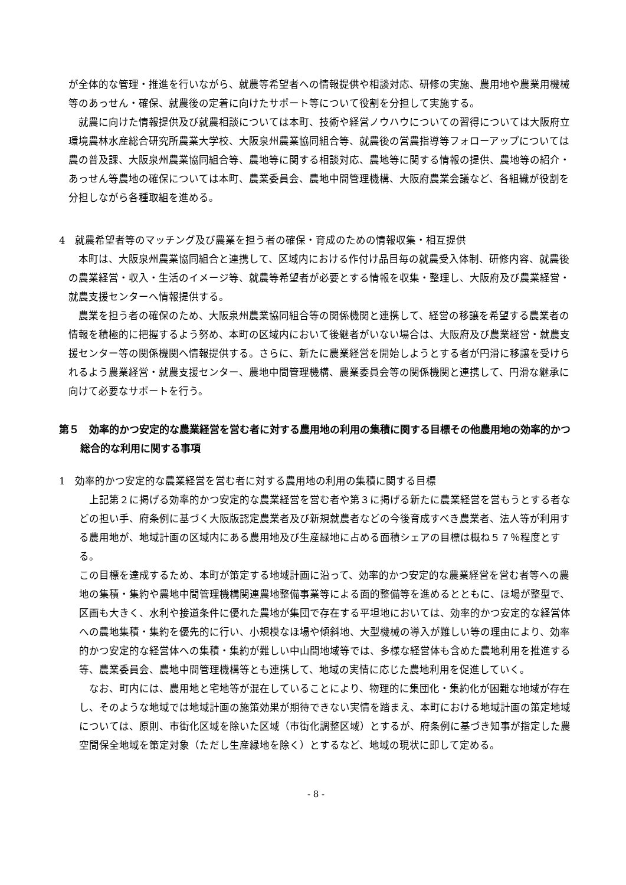が全体的な管理・推進を行いながら、就農等希望者への情報提供や相談対応、研修の実施、農用地や農業用機械等のあっせん・確保、就農後の定着に向けたサポート等について役割を分担して実施する。
就農に向けた情報提供及び就農相談については本町、技術や経営ノウハウについての習得については大阪府立環境農林水産総合研究所農業大学校、大阪泉州農業協同組合等、就農後の営農指導等フォローアップについては農の普及課、大阪泉州農業協同組合等、農地等に関する相談対応、農地等に関する情報の提供、農地等の紹介・あっせん等農地の確保については本町、農業委員会、農地中間管理機構、大阪府農業会議など、各組織が役割を分担しながら各種取組を進める。
4　就農希望者等のマッチング及び農業を担う者の確保・育成のための情報収集・相互提供
本町は、大阪泉州農業協同組合と連携して、区域内における作付け品目毎の就農受入体制、研修内容、就農後の農業経営・収入・生活のイメージ等、就農等希望者が必要とする情報を収集・整理し、大阪府及び農業経営・就農支援センターへ情報提供する。
農業を担う者の確保のため、大阪泉州農業協同組合等の関係機関と連携して、経営の移譲を希望する農業者の情報を積極的に把握するよう努め、本町の区域内において後継者がいない場合は、大阪府及び農業経営・就農支援センター等の関係機関へ情報提供する。さらに、新たに農業経営を開始しようとする者が円滑に移譲を受けられるよう農業経営・就農支援センター、農地中間管理機構、農業委員会等の関係機関と連携して、円滑な継承に向けて必要なサポートを行う。
第５　効率的かつ安定的な農業経営を営む者に対する農用地の利用の集積に関する目標その他農用地の効率的かつ総合的な利用に関する事項
1　効率的かつ安定的な農業経営を営む者に対する農用地の利用の集積に関する目標
上記第２に掲げる効率的かつ安定的な農業経営を営む者や第３に掲げる新たに農業経営を営もうとする者などの担い手、府条例に基づく大阪版認定農業者及び新規就農者などの今後育成すべき農業者、法人等が利用する農用地が、地域計画の区域内にある農用地及び生産緑地に占める面積シェアの目標は概ね５７％程度とする。
この目標を達成するため、本町が策定する地域計画に沿って、効率的かつ安定的な農業経営を営む者等への農地の集積・集約や農地中間管理機構関連農地整備事業等による面的整備等を進めるとともに、ほ場が整型で、区画も大きく、水利や接道条件に優れた農地が集団で存在する平坦地においては、効率的かつ安定的な経営体への農地集積・集約を優先的に行い、小規模なほ場や傾斜地、大型機械の導入が難しい等の理由により、効率的かつ安定的な経営体への集積・集約が難しい中山間地域等では、多様な経営体も含めた農地利用を推進する等、農業委員会、農地中間管理機構等とも連携して、地域の実情に応じた農地利用を促進していく。
なお、町内には、農用地と宅地等が混在していることにより、物理的に集団化・集約化が困難な地域が存在し、そのような地域では地域計画の施策効果が期待できない実情を踏まえ、本町における地域計画の策定地域については、原則、市街化区域を除いた区域（市街化調整区域）とするが、府条例に基づき知事が指定した農空間保全地域を策定対象（ただし生産緑地を除く）とするなど、地域の現状に即して定める。
- 8 -